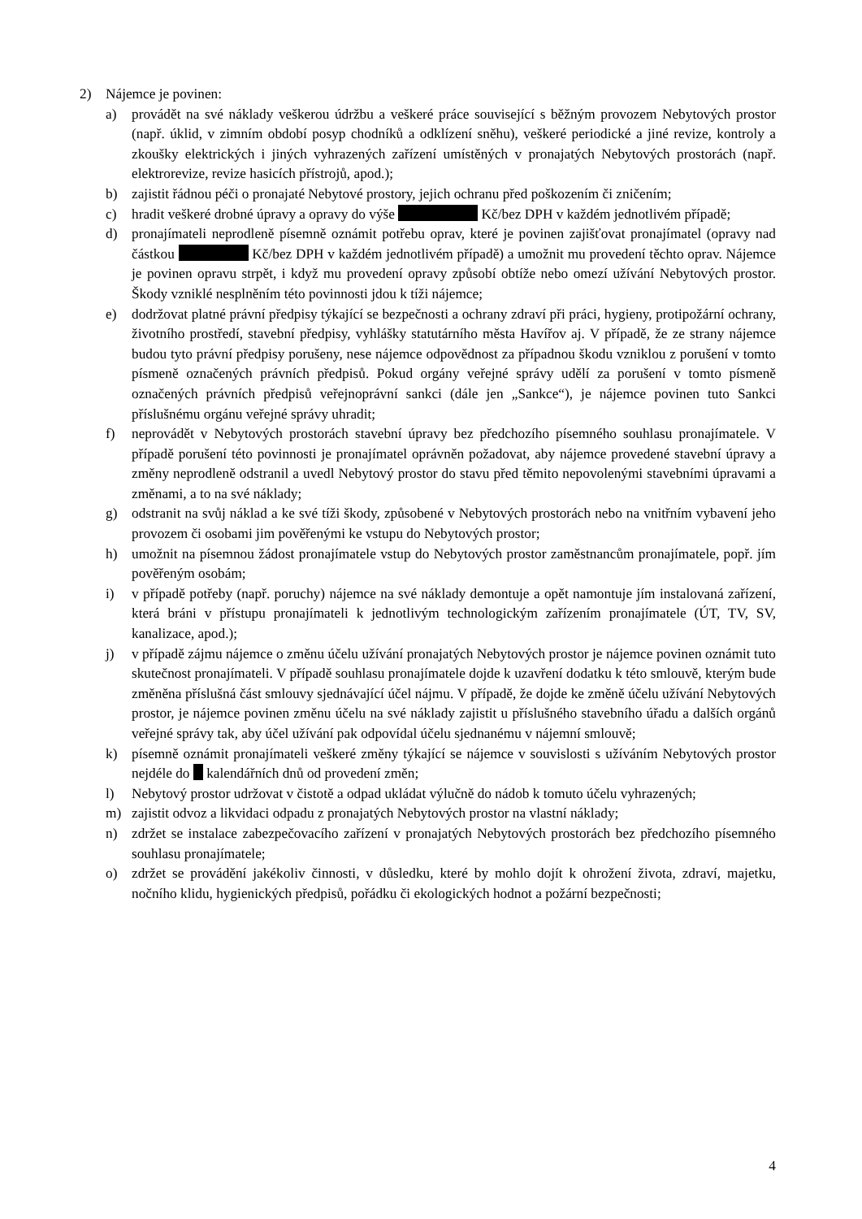2) Nájemce je povinen:
a) provádět na své náklady veškerou údržbu a veškeré práce související s běžným provozem Nebytových prostor (např. úklid, v zimním období posyp chodníků a odklízení sněhu), veškeré periodické a jiné revize, kontroly a zkoušky elektrických i jiných vyhrazených zařízení umístěných v pronajatých Nebytových prostorách (např. elektrorevize, revize hasicích přístrojů, apod.);
b) zajistit řádnou péči o pronajaté Nebytové prostory, jejich ochranu před poškozením či zničením;
c) hradit veškeré drobné úpravy a opravy do výše Kč/bez DPH v každém jednotlivém případě;
d) pronajímateli neprodleně písemně oznámit potřebu oprav, které je povinen zajišťovat pronajímatel (opravy nad částkou Kč/bez DPH v každém jednotlivém případě) a umožnit mu provedení těchto oprav. Nájemce je povinen opravu strpět, i když mu provedení opravy způsobí obtíže nebo omezí užívání Nebytových prostor. Škody vzniklé nesplněním této povinnosti jdou k tíži nájemce;
e) dodržovat platné právní předpisy týkající se bezpečnosti a ochrany zdraví při práci, hygieny, protipožární ochrany, životního prostředí, stavební předpisy, vyhlášky statutárního města Havířov aj. V případě, že ze strany nájemce budou tyto právní předpisy porušeny, nese nájemce odpovědnost za případnou škodu vzniklou z porušení v tomto písmeně označených právních předpisů. Pokud orgány veřejné správy udělí za porušení v tomto písmeně označených právních předpisů veřejnoprávní sankci (dále jen „Sankce“), je nájemce povinen tuto Sankci příslušnému orgánu veřejné správy uhradit;
f) neprovádět v Nebytových prostorách stavební úpravy bez předchozího písemného souhlasu pronajímatele. V případě porušení této povinnosti je pronajímatel oprávněn požadovat, aby nájemce provedené stavební úpravy a změny neprodleně odstranil a uvedl Nebytový prostor do stavu před těmito nepovolenými stavebními úpravami a změnami, a to na své náklady;
g) odstranit na svůj náklad a ke své tíži škody, způsobené v Nebytových prostorách nebo na vnitřním vybavení jeho provozem či osobami jim pověřenými ke vstupu do Nebytových prostor;
h) umožnit na písemnou žádost pronajímatele vstup do Nebytových prostor zaměstnancům pronajímatele, popř. jím pověřeným osobám;
i) v případě potřeby (např. poruchy) nájemce na své náklady demontuje a opět namontuje jím instalovaná zařízení, která bráni v přístupu pronajímateli k jednotlivým technologickým zařízením pronajímatele (ÚT, TV, SV, kanalizace, apod.);
j) v případě zájmu nájemce o změnu účelu užívání pronajatých Nebytových prostor je nájemce povinen oznámit tuto skutečnost pronajímateli. V případě souhlasu pronajímatele dojde k uzavření dodatku k této smlouvě, kterým bude změněna příslušná část smlouvy sjednávající účel nájmu. V případě, že dojde ke změně účelu užívání Nebytových prostor, je nájemce povinen změnu účelu na své náklady zajistit u příslušného stavebního úřadu a dalších orgánů veřejné správy tak, aby účel užívání pak odpovídal účelu sjednanému v nájemní smlouvě;
k) písemně oznámit pronajímateli veškeré změny týkající se nájemce v souvislosti s užíváním Nebytových prostor nejdéle do kalendářních dnů od provedení změn;
l) Nebytový prostor udržovat v čistotě a odpad ukládat výlučně do nádob k tomuto účelu vyhrazených;
m) zajistit odvoz a likvidaci odpadu z pronajatých Nebytových prostor na vlastní náklady;
n) zdržet se instalace zabezpečovacího zařízení v pronajatých Nebytových prostorách bez předchozího písemného souhlasu pronajímatele;
o) zdržet se provádění jakékoliv činnosti, v důsledku, které by mohlo dojít k ohrožení života, zdraví, majetku, nočního klidu, hygienických předpisů, pořádku či ekologických hodnot a požární bezpečnosti;
4